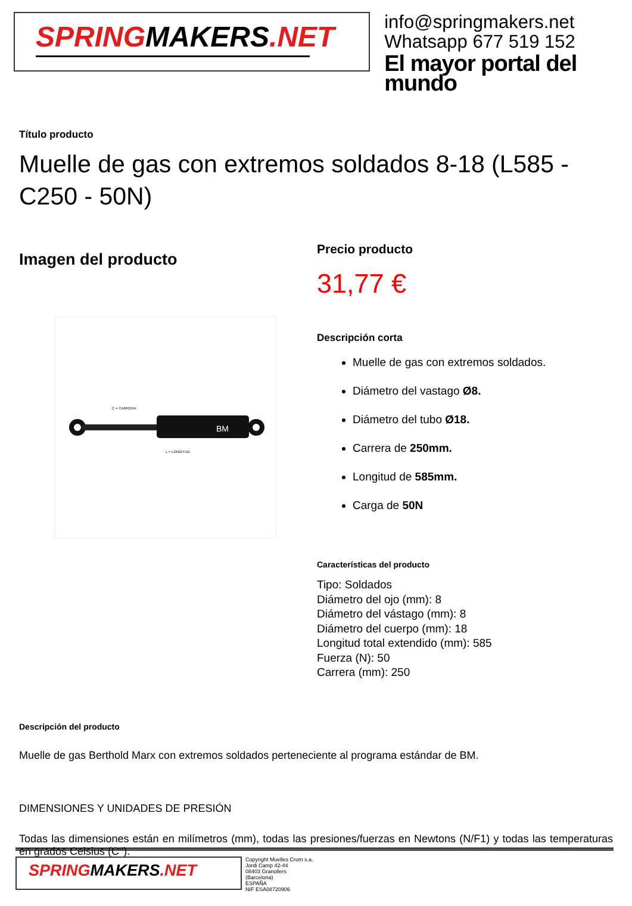SPRINGMAKERS.NET
info@springmakers.net
Whatsapp 677 519 152
El mayor portal del mundo
Título producto
Muelle de gas con extremos soldados 8-18 (L585 - C250 - 50N)
Imagen del producto
BM
C = CARRERA
L = LONGITUD
Precio producto
31,77 €
Descripción corta
Muelle de gas con extremos soldados.
Diámetro del vastago Ø8.
Diámetro del tubo Ø18.
Carrera de 250mm.
Longitud de 585mm.
Carga de 50N
Características del producto
Tipo: Soldados
Diámetro del ojo (mm): 8
Diámetro del vástago (mm): 8
Diámetro del cuerpo (mm): 18
Longitud total extendido (mm): 585
Fuerza (N): 50
Carrera (mm): 250
Descripción del producto
Muelle de gas Berthold Marx con extremos soldados perteneciente al programa estándar de BM.
DIMENSIONES Y UNIDADES DE PRESIÓN
Todas las dimensiones están en milímetros (mm), todas las presiones/fuerzas en Newtons (N/F1) y todas las temperaturas en grados Celsius (C°).
SPRINGMAKERS.NET
Copyright Muelles Crom s.a.
Jordi Camp 42-44
08403 Granollers
(Barcelona)
ESPAÑA
NIF ESA08720906